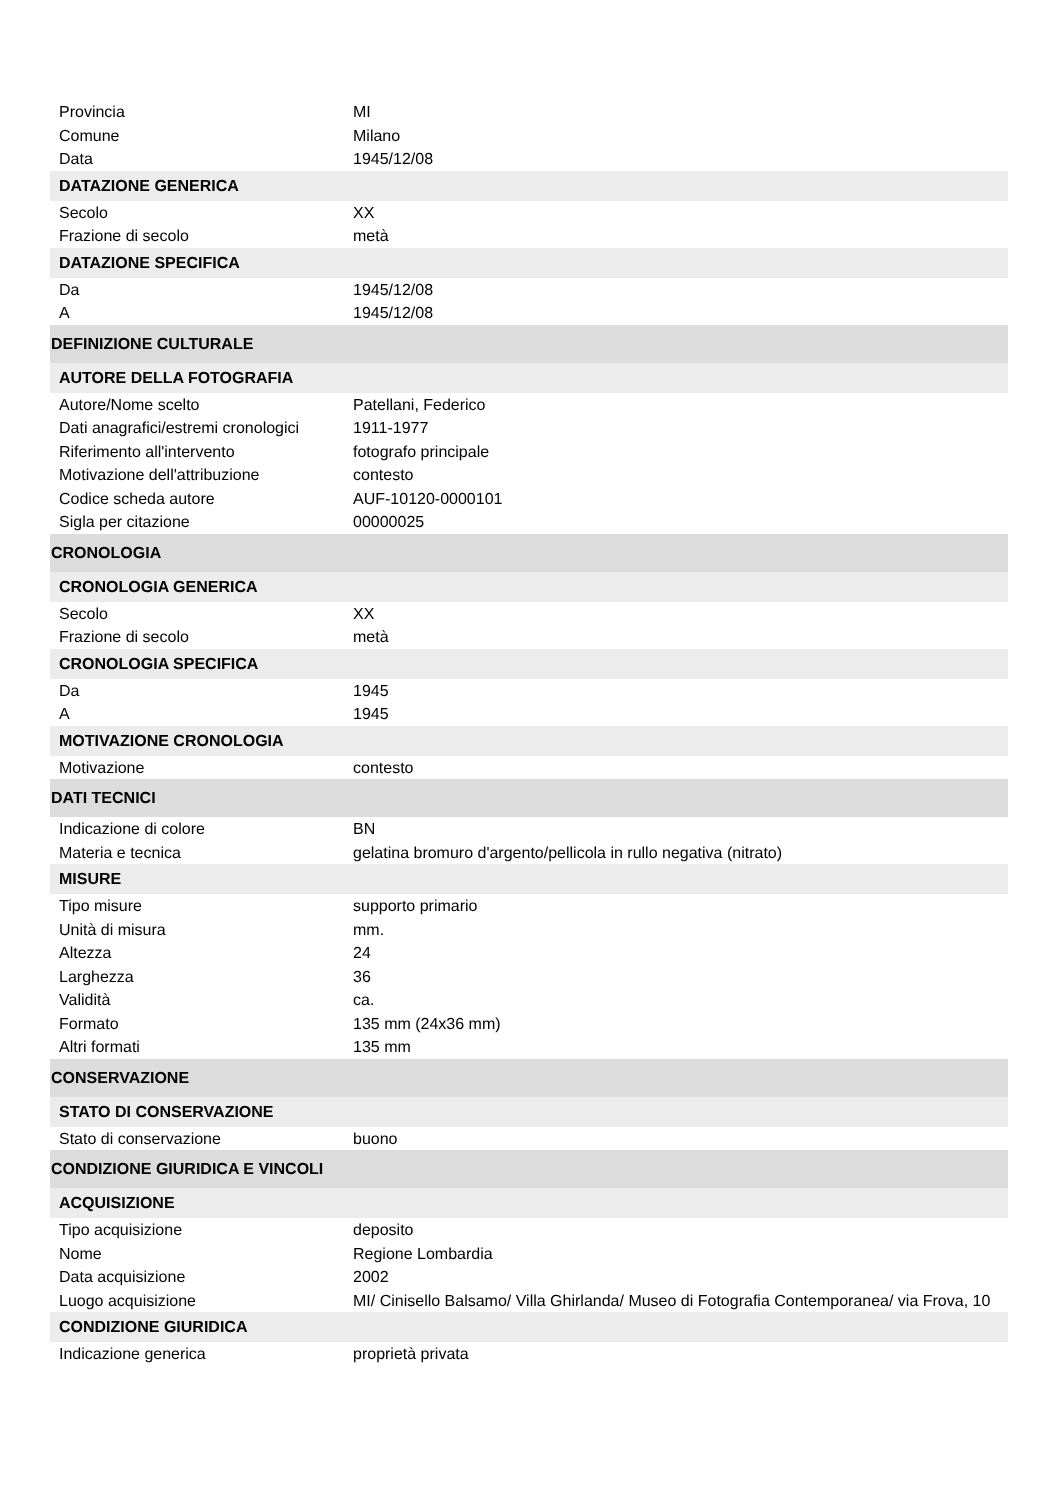| Provincia | MI |
| Comune | Milano |
| Data | 1945/12/08 |
| DATAZIONE GENERICA | |
| Secolo | XX |
| Frazione di secolo | metà |
| DATAZIONE SPECIFICA | |
| Da | 1945/12/08 |
| A | 1945/12/08 |
| DEFINIZIONE CULTURALE | |
| AUTORE DELLA FOTOGRAFIA | |
| Autore/Nome scelto | Patellani, Federico |
| Dati anagrafici/estremi cronologici | 1911-1977 |
| Riferimento all'intervento | fotografo principale |
| Motivazione dell'attribuzione | contesto |
| Codice scheda autore | AUF-10120-0000101 |
| Sigla per citazione | 00000025 |
| CRONOLOGIA | |
| CRONOLOGIA GENERICA | |
| Secolo | XX |
| Frazione di secolo | metà |
| CRONOLOGIA SPECIFICA | |
| Da | 1945 |
| A | 1945 |
| MOTIVAZIONE CRONOLOGIA | |
| Motivazione | contesto |
| DATI TECNICI | |
| Indicazione di colore | BN |
| Materia e tecnica | gelatina bromuro d'argento/pellicola in rullo negativa (nitrato) |
| MISURE | |
| Tipo misure | supporto primario |
| Unità di misura | mm. |
| Altezza | 24 |
| Larghezza | 36 |
| Validità | ca. |
| Formato | 135 mm (24x36 mm) |
| Altri formati | 135 mm |
| CONSERVAZIONE | |
| STATO DI CONSERVAZIONE | |
| Stato di conservazione | buono |
| CONDIZIONE GIURIDICA E VINCOLI | |
| ACQUISIZIONE | |
| Tipo acquisizione | deposito |
| Nome | Regione Lombardia |
| Data acquisizione | 2002 |
| Luogo acquisizione | MI/ Cinisello Balsamo/ Villa Ghirlanda/ Museo di Fotografia Contemporanea/ via Frova, 10 |
| CONDIZIONE GIURIDICA | |
| Indicazione generica | proprietà privata |